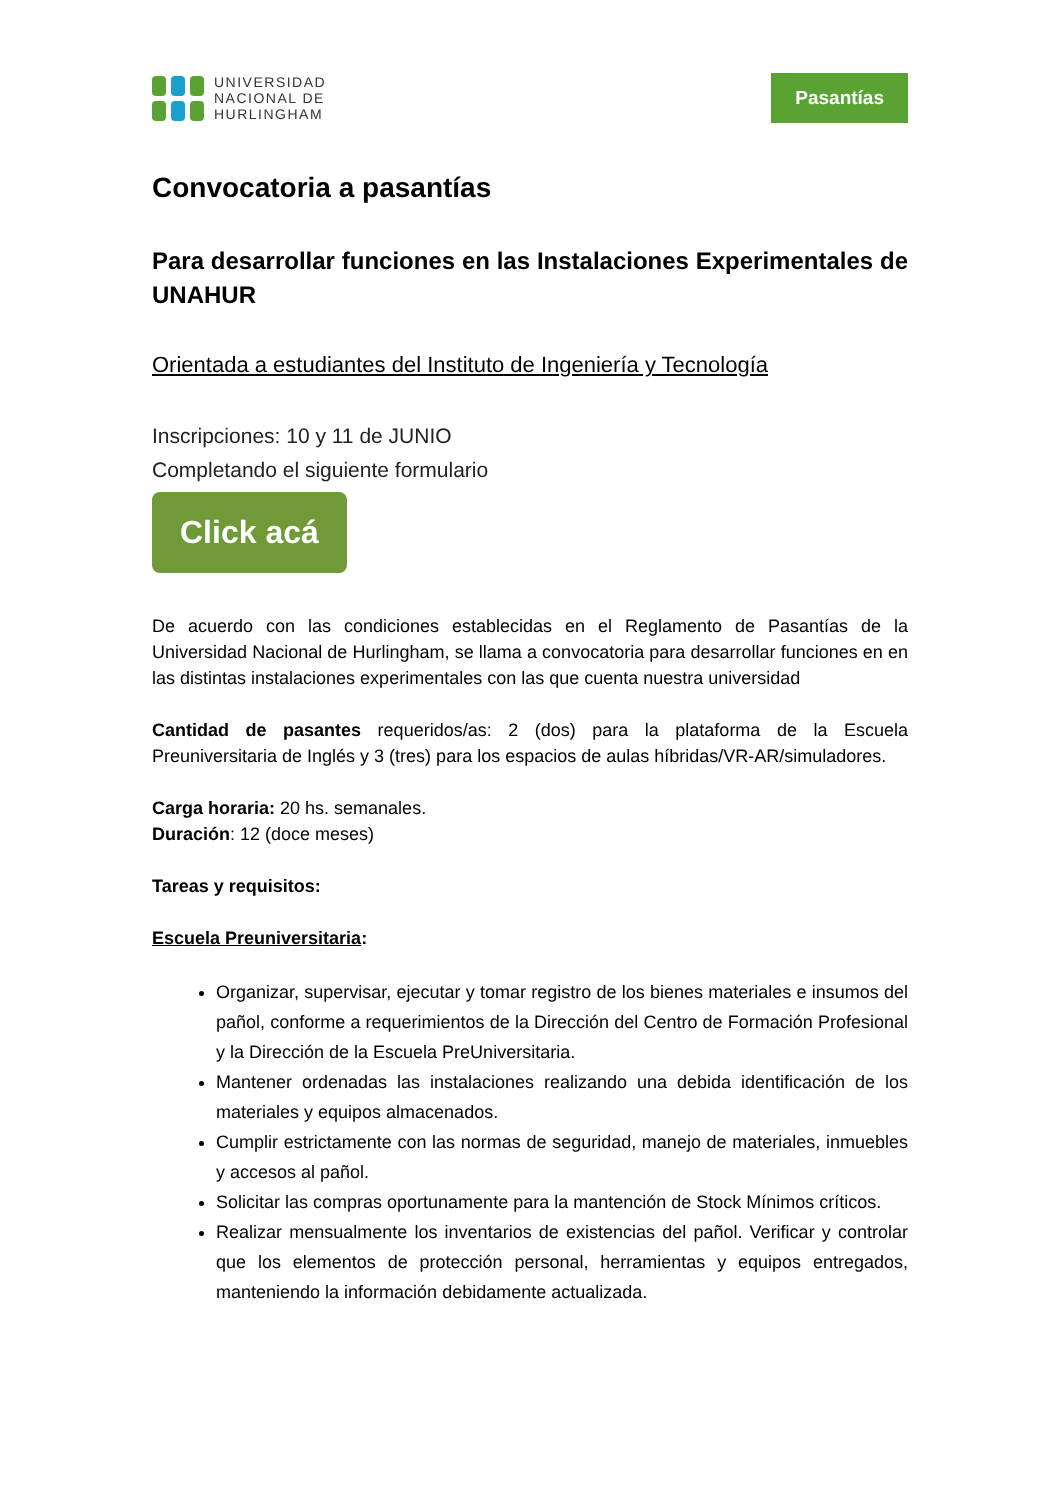UNIVERSIDAD
NACIONAL DE
HURLINGHAM
Pasantías
Convocatoria a pasantías
Para desarrollar funciones en las Instalaciones Experimentales de UNAHUR
Orientada a estudiantes del Instituto de Ingeniería y Tecnología
Inscripciones: 10 y 11 de JUNIO
Completando el siguiente formulario
Click acá
De acuerdo con las condiciones establecidas en el Reglamento de Pasantías de la Universidad Nacional de Hurlingham, se llama a convocatoria para desarrollar funciones en en las distintas instalaciones experimentales con las que cuenta nuestra universidad
Cantidad de pasantes requeridos/as: 2 (dos) para la plataforma de la Escuela Preuniversitaria de Inglés y 3 (tres) para los espacios de aulas híbridas/VR-AR/simuladores.
Carga horaria: 20 hs. semanales.
Duración: 12 (doce meses)
Tareas y requisitos:
Escuela Preuniversitaria:
Organizar, supervisar, ejecutar y tomar registro de los bienes materiales e insumos del pañol, conforme a requerimientos de la Dirección del Centro de Formación Profesional y la Dirección de la Escuela PreUniversitaria.
Mantener ordenadas las instalaciones realizando una debida identificación de los materiales y equipos almacenados.
Cumplir estrictamente con las normas de seguridad, manejo de materiales, inmuebles y accesos al pañol.
Solicitar las compras oportunamente para la mantención de Stock Mínimos críticos.
Realizar mensualmente los inventarios de existencias del pañol. Verificar y controlar que los elementos de protección personal, herramientas y equipos entregados, manteniendo la información debidamente actualizada.